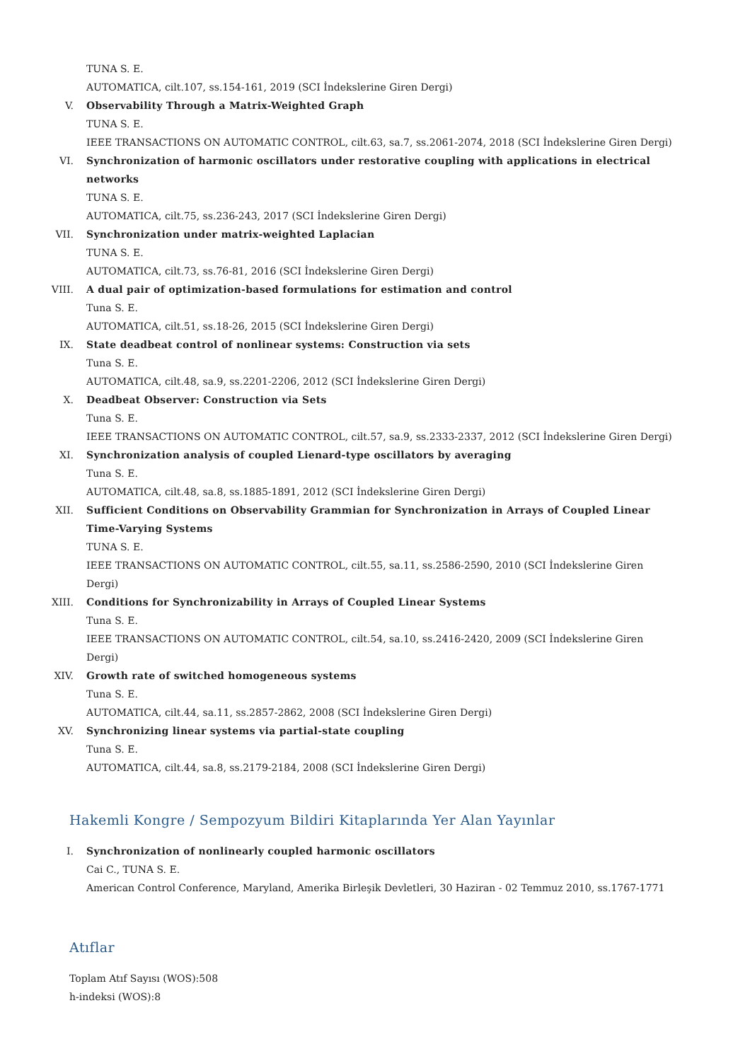TUNA S. E.
AUTOMATICA, cilt.107, ss.154-161, 2019 (SCI İndekslerine Giren Dergi)
V. Observability Through a Matrix-Weighted Graph
TUNA S. E.
IEEE TRANSACTIONS ON AUTOMATIC CONTROL, cilt.63, sa.7, ss.2061-2074, 2018 (SCI İndekslerine Giren Dergi)
VI. Synchronization of harmonic oscillators under restorative coupling with applications in electrical networks
TUNA S. E.
AUTOMATICA, cilt.75, ss.236-243, 2017 (SCI İndekslerine Giren Dergi)
VII. Synchronization under matrix-weighted Laplacian
TUNA S. E.
AUTOMATICA, cilt.73, ss.76-81, 2016 (SCI İndekslerine Giren Dergi)
VIII. A dual pair of optimization-based formulations for estimation and control
Tuna S. E.
AUTOMATICA, cilt.51, ss.18-26, 2015 (SCI İndekslerine Giren Dergi)
IX. State deadbeat control of nonlinear systems: Construction via sets
Tuna S. E.
AUTOMATICA, cilt.48, sa.9, ss.2201-2206, 2012 (SCI İndekslerine Giren Dergi)
X. Deadbeat Observer: Construction via Sets
Tuna S. E.
IEEE TRANSACTIONS ON AUTOMATIC CONTROL, cilt.57, sa.9, ss.2333-2337, 2012 (SCI İndekslerine Giren Dergi)
XI. Synchronization analysis of coupled Lienard-type oscillators by averaging
Tuna S. E.
AUTOMATICA, cilt.48, sa.8, ss.1885-1891, 2012 (SCI İndekslerine Giren Dergi)
XII. Sufficient Conditions on Observability Grammian for Synchronization in Arrays of Coupled Linear Time-Varying Systems
TUNA S. E.
IEEE TRANSACTIONS ON AUTOMATIC CONTROL, cilt.55, sa.11, ss.2586-2590, 2010 (SCI İndekslerine Giren Dergi)
XIII. Conditions for Synchronizability in Arrays of Coupled Linear Systems
Tuna S. E.
IEEE TRANSACTIONS ON AUTOMATIC CONTROL, cilt.54, sa.10, ss.2416-2420, 2009 (SCI İndekslerine Giren Dergi)
XIV. Growth rate of switched homogeneous systems
Tuna S. E.
AUTOMATICA, cilt.44, sa.11, ss.2857-2862, 2008 (SCI İndekslerine Giren Dergi)
XV. Synchronizing linear systems via partial-state coupling
Tuna S. E.
AUTOMATICA, cilt.44, sa.8, ss.2179-2184, 2008 (SCI İndekslerine Giren Dergi)
Hakemli Kongre / Sempozyum Bildiri Kitaplarında Yer Alan Yayınlar
I. Synchronization of nonlinearly coupled harmonic oscillators
Cai C., TUNA S. E.
American Control Conference, Maryland, Amerika Birleşik Devletleri, 30 Haziran - 02 Temmuz 2010, ss.1767-1771
Atıflar
Toplam Atıf Sayısı (WOS):508
h-indeksi (WOS):8